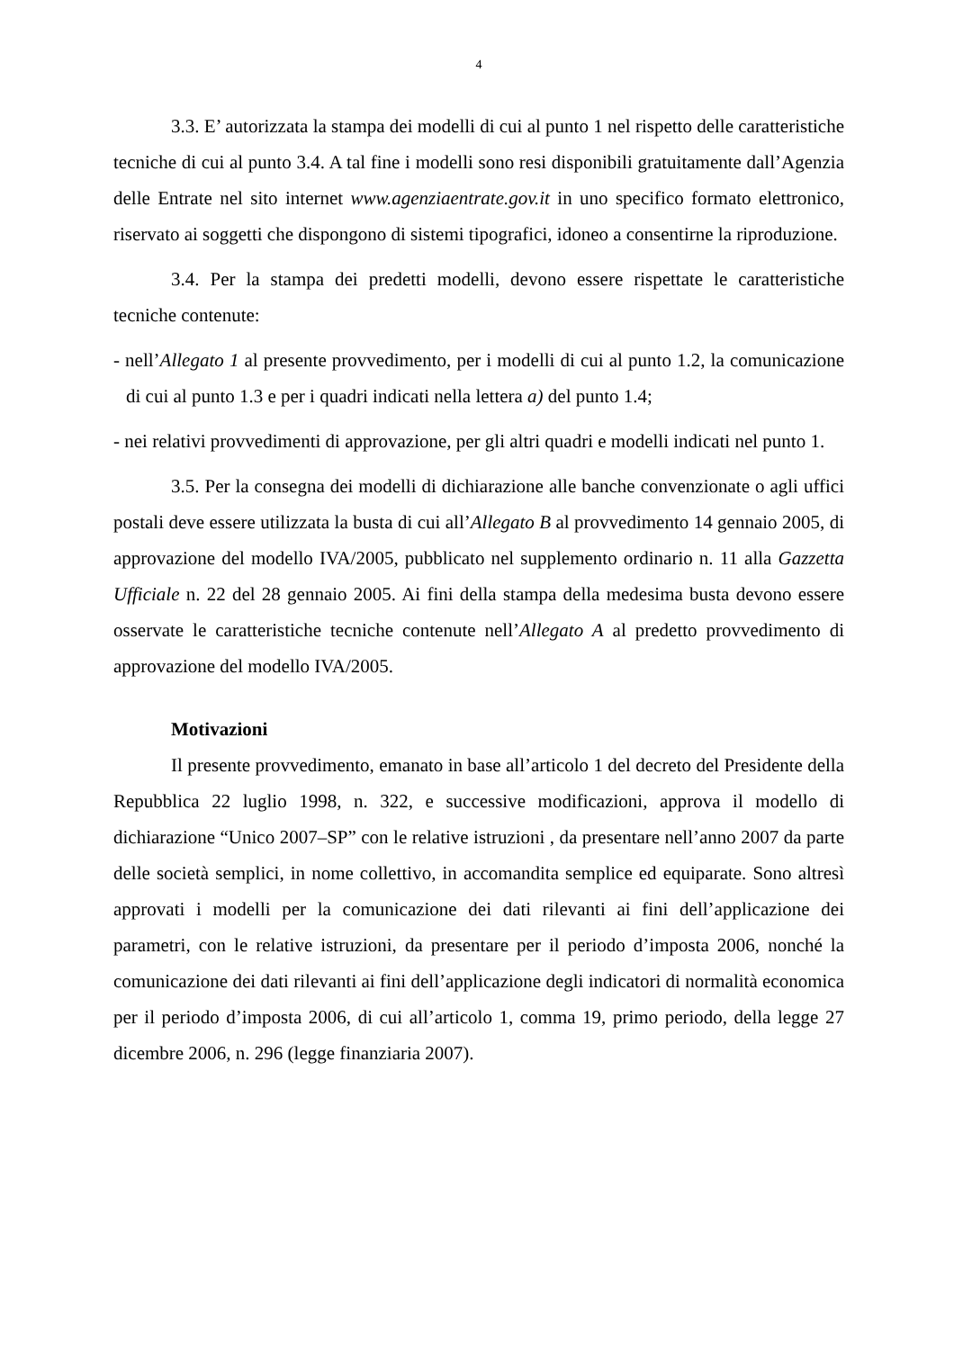4
3.3. E’ autorizzata la stampa dei modelli di cui al punto 1 nel rispetto delle caratteristiche tecniche di cui al punto 3.4. A tal fine i modelli sono resi disponibili gratuitamente dall’Agenzia delle Entrate nel sito internet www.agenziaentrate.gov.it in uno specifico formato elettronico, riservato ai soggetti che dispongono di sistemi tipografici, idoneo a consentirne la riproduzione.
3.4. Per la stampa dei predetti modelli, devono essere rispettate le caratteristiche tecniche contenute:
- nell’Allegato 1 al presente provvedimento, per i modelli di cui al punto 1.2, la comunicazione di cui al punto 1.3 e per i quadri indicati nella lettera a) del punto 1.4;
- nei relativi provvedimenti di approvazione, per gli altri quadri e modelli indicati nel punto 1.
3.5. Per la consegna dei modelli di dichiarazione alle banche convenzionate o agli uffici postali deve essere utilizzata la busta di cui all’Allegato B al provvedimento 14 gennaio 2005, di approvazione del modello IVA/2005, pubblicato nel supplemento ordinario n. 11 alla Gazzetta Ufficiale n. 22 del 28 gennaio 2005. Ai fini della stampa della medesima busta devono essere osservate le caratteristiche tecniche contenute nell’Allegato A al predetto provvedimento di approvazione del modello IVA/2005.
Motivazioni
Il presente provvedimento, emanato in base all’articolo 1 del decreto del Presidente della Repubblica 22 luglio 1998, n. 322, e successive modificazioni, approva il modello di dichiarazione “Unico 2007–SP” con le relative istruzioni , da presentare nell’anno 2007 da parte delle società semplici, in nome collettivo, in accomandita semplice ed equiparate. Sono altresì approvati i modelli per la comunicazione dei dati rilevanti ai fini dell’applicazione dei parametri, con le relative istruzioni, da presentare per il periodo d’imposta 2006, nonché la comunicazione dei dati rilevanti ai fini dell’applicazione degli indicatori di normalità economica per il periodo d’imposta 2006, di cui all’articolo 1, comma 19, primo periodo, della legge 27 dicembre 2006, n. 296 (legge finanziaria 2007).